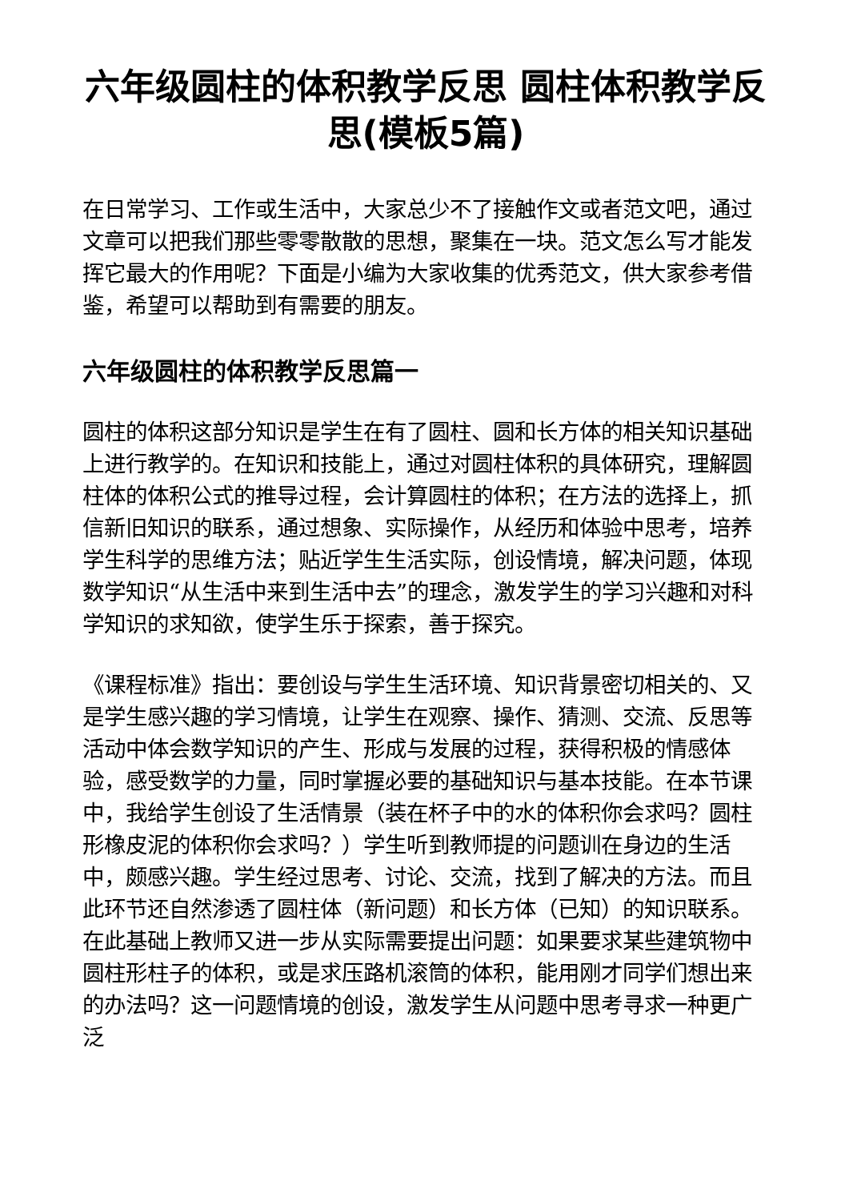六年级圆柱的体积教学反思 圆柱体积教学反思(模板5篇)
在日常学习、工作或生活中，大家总少不了接触作文或者范文吧，通过文章可以把我们那些零零散散的思想，聚集在一块。范文怎么写才能发挥它最大的作用呢？下面是小编为大家收集的优秀范文，供大家参考借鉴，希望可以帮助到有需要的朋友。
六年级圆柱的体积教学反思篇一
圆柱的体积这部分知识是学生在有了圆柱、圆和长方体的相关知识基础上进行教学的。在知识和技能上，通过对圆柱体积的具体研究，理解圆柱体的体积公式的推导过程，会计算圆柱的体积；在方法的选择上，抓信新旧知识的联系，通过想象、实际操作，从经历和体验中思考，培养学生科学的思维方法；贴近学生生活实际，创设情境，解决问题，体现数学知识“从生活中来到生活中去”的理念，激发学生的学习兴趣和对科学知识的求知欲，使学生乐于探索，善于探究。
《课程标准》指出：要创设与学生生活环境、知识背景密切相关的、又是学生感兴趣的学习情境，让学生在观察、操作、猜测、交流、反思等活动中体会数学知识的产生、形成与发展的过程，获得积极的情感体验，感受数学的力量，同时掌握必要的基础知识与基本技能。在本节课中，我给学生创设了生活情景（装在杯子中的水的体积你会求吗？圆柱形橡皮泥的体积你会求吗？）学生听到教师提的问题训在身边的生活中，颇感兴趣。学生经过思考、讨论、交流，找到了解决的方法。而且此环节还自然渗透了圆柱体（新问题）和长方体（已知）的知识联系。在此基础上教师又进一步从实际需要提出问题：如果要求某些建筑物中圆柱形柱子的体积，或是求压路机滚筒的体积，能用刚才同学们想出来的办法吗？这一问题情境的创设，激发学生从问题中思考寻求一种更广泛